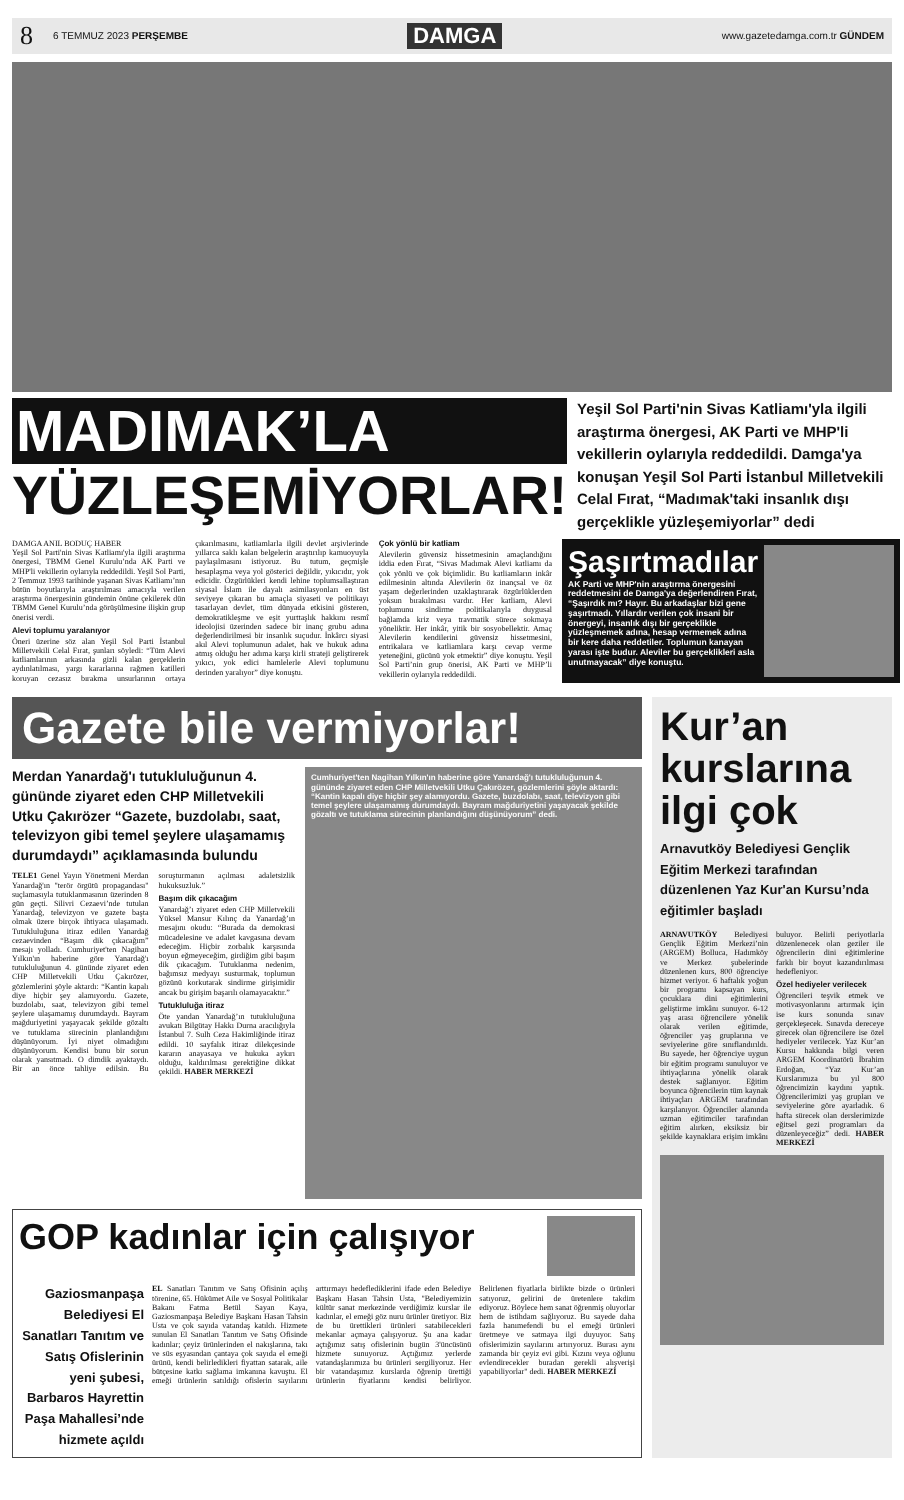8 6 TEMMUZ 2023 PERŞEMBE DAMGA www.gazetedamga.com.tr GÜNDEM
MADIMAK’LA
YÜZLEŞEMİYORLAR!
Yeşil Sol Parti'nin Sivas Katliamı'yla ilgili araştırma önergesi, AK Parti ve MHP'li vekillerin oylarıyla reddedildi. Damga'ya konuşan Yeşil Sol Parti İstanbul Milletvekili Celal Fırat, “Madımak'taki insanlık dışı gerçeklikle yüzleşemiyorlar” dedi
DAMGA ANIL BODUÇ HABER
Yeşil Sol Parti'nin Sivas Katliamı'yla ilgili araştırma önergesi, TBMM Genel Kurulu’nda AK Parti ve MHP'li vekillerin oylarıyla reddedildi. Yeşil Sol Parti, 2 Temmuz 1993 tarihinde yaşanan Sivas Katliamı’nın bütün boyutlarıyla araştırılması amacıyla verilen araştırma önergesinin gündemin önüne çekilerek dün TBMM Genel Kurulu’nda görüşülmesine ilişkin grup önerisi verdi.
Alevi toplumu yaralanıyor
Öneri üzerine söz alan Yeşil Sol Parti İstanbul Milletvekili Celal Fırat, şunları söyledi: “Tüm Alevi katliamlarının arkasında gizli kalan gerçeklerin aydınlatılması, yargı kararlarına rağmen katilleri koruyan cezasız bırakma unsurlarının ortaya çıkarılmasını, katliamlarla ilgili devlet arşivlerinde yıllarca saklı kalan belgelerin araştırılıp kamuoyuyla paylaşılmasını istiyoruz. Bu tutum, geçmişle hesaplaşma veya yol gösterici değildir, yıkıcıdır, yok edicidir. Özgürlükleri kendi lehine toplumsallaştıran siyasal İslam ile dayalı asimilasyonları en üst seviyeye çıkaran bu amaçla siyaseti ve politikayı tasarlayan devlet, tüm dünyada etkisini gösteren, demokratikleşme ve eşit yurttaşlık hakkını resmî ideolojisi üzerinden sadece bir inanç grubu adına değerlendirilmesi bir insanlık suçudur. İnkârcı siyasi akıl Alevi toplumunun adalet, hak ve hukuk adına atmış olduğu her adıma karşı kirli strateji geliştirerek yıkıcı, yok edici hamlelerle Alevi toplumunu derinden yaralıyor” diye konuştu.
Çok yönlü bir katliam
Alevilerin güvensiz hissetmesinin amaçlandığını iddia eden Fırat, “Sivas Madımak Alevi katliamı da çok yönlü ve çok biçimlidir. Bu katliamların inkâr edilmesinin altında Alevilerin öz inançsal ve öz yaşam değerlerinden uzaklaştırarak özgürlüklerden yoksun bırakılması vardır. Her katliam, Alevi toplumunu sindirme politikalarıyla duygusal bağlamda kriz veya travmatik sürece sokmaya yöneliktir. Her inkâr, yitik bir sosyobellektir. Amaç Alevilerin kendilerini güvensiz hissetmesini, entrikalara ve katliamlara karşı cevap verme yeteneğini, gücünü yok etmektir” diye konuştu. Yeşil Sol Parti’nin grup önerisi, AK Parti ve MHP’li vekillerin oylarıyla reddedildi.
Şaşırtmadılar
AK Parti ve MHP'nin araştırma önergesini reddetmesini de Damga'ya değerlendiren Fırat, “Şaşırdık mı? Hayır. Bu arkadaşlar bizi gene şaşırtmadı. Yıllardır verilen çok insani bir önergeyi, insanlık dışı bir gerçeklikle yüzleşmemek adına, hesap vermemek adına bir kere daha reddetiler. Toplumun kanayan yarası işte budur. Aleviler bu gerçeklikleri asla unutmayacak” diye konuştu.
Gazete bile vermiyorlar!
Merdan Yanardağ'ı tutukluluğunun 4. gününde ziyaret eden CHP Milletvekili Utku Çakırözer “Gazete, buzdolabı, saat, televizyon gibi temel şeylere ulaşamamış durumdaydı” açıklamasında bulundu
TELE1 Genel Yayın Yönetmeni Merdan Yanardağ'ın "terör örgütü propagandası" suçlamasıyla tutuklanmasının üzerinden 8 gün geçti. Silivri Cezaevi’nde tutulan Yanardağ, televizyon ve gazete başta olmak üzere birçok ihtiyaca ulaşamadı. Tutukluluğuna itiraz edilen Yanardağ cezaevinden “Başım dik çıkacağım” mesajı yolladı. Cumhuriyet'ten Nagihan Yılkın'ın haberine göre Yanardağ'ı tutukluluğunun 4. gününde ziyaret eden CHP Milletvekili Utku Çakırözer, gözlemlerini şöyle aktardı: “Kantin kapalı diye hiçbir şey alamıyordu. Gazete, buzdolabı, saat, televizyon gibi temel şeylere ulaşamamış durumdaydı. Bayram mağduriyetini yaşayacak şekilde gözaltı ve tutuklama sürecinin planlandığını düşünüyorum. İyi niyet olmadığını düşünüyorum. Kendisi bunu bir sorun olarak yansıtmadı. O dimdik ayaktaydı. Bir an önce tahliye edilsin. Bu soruşturmanın açılması adaletsizlik hukuksuzluk.”
Başım dik çıkacağım
Yanardağ’ı ziyaret eden CHP Milletvekili Yüksel Mansur Kılınç da Yanardağ’ın mesajını okudu: “Burada da demokrasi mücadelesine ve adalet kavgasına devam edeceğim. Hiçbir zorbalık karşısında boyun eğmeyeceğim, girdiğim gibi başım dik çıkacağım. Tutuklanma nedenim, bağımsız medyayı susturmak, toplumun gözünü korkutarak sindirme girişimidir ancak bu girişim başarılı olamayacaktır.”
Tutukluluğa itiraz
Öte yandan Yanardağ’ın tutukluluğuna avukatı Bilgütay Hakkı Durna aracılığıyla İstanbul 7. Sulh Ceza Hakimliğinde itiraz edildi. 10 sayfalık itiraz dilekçesinde kararın anayasaya ve hukuka aykırı olduğu, kaldırılması gerektiğine dikkat çekildi. HABER MERKEZİ
Cumhuriyet'ten Nagihan Yılkın'ın haberine göre Yanardağ'ı tutukluluğunun 4. gününde ziyaret eden CHP Milletvekili Utku Çakırözer, gözlemlerini şöyle aktardı: “Kantin kapalı diye hiçbir şey alamıyordu. Gazete, buzdolabı, saat, televizyon gibi temel şeylere ulaşamamış durumdaydı. Bayram mağduriyetini yaşayacak şekilde gözaltı ve tutuklama sürecinin planlandığını düşünüyorum” dedi.
GOP kadınlar için çalışıyor
Gaziosmanpaşa Belediyesi El Sanatları Tanıtım ve Satış Ofislerinin yeni şubesi, Barbaros Hayrettin Paşa Mahallesi’nde hizmete açıldı
EL Sanatları Tanıtım ve Satış Ofisinin açılış törenine, 65. Hükümet Aile ve Sosyal Politikalar Bakanı Fatma Betül Sayan Kaya, Gaziosmanpaşa Belediye Başkanı Hasan Tahsin Usta ve çok sayıda vatandaş katıldı. Hizmete sunulan El Sanatları Tanıtım ve Satış Ofisinde kadınlar; çeyiz ürünlerinden el nakışlarına, takı ve süs eşyasından çantaya çok sayıda el emeği ürünü, kendi belirledikleri fiyattan satarak, aile bütçesine katkı sağlama imkanına kavuştu. El emeği ürünlerin satıldığı ofislerin sayılarını arttırmayı hedeflediklerini ifade eden Belediye Başkanı Hasan Tahsin Usta, "Belediyemizin kültür sanat merkezinde verdiğimiz kurslar ile kadınlar, el emeği göz nuru ürünler üretiyor. Biz de bu ürettikleri ürünleri satabilecekleri mekanlar açmaya çalışıyoruz. Şu ana kadar açtığımız satış ofislerinin bugün 3'üncüsünü hizmete sunuyoruz. Açtığımız yerlerde vatandaşlarımıza bu ürünleri sergiliyoruz. Her bir vatandaşımız kurslarda öğrenip ürettiği ürünlerin fiyatlarını kendisi belirliyor. Belirlenen fiyatlarla birlikte bizde o ürünleri satıyoruz, gelirini de üretenlere takdim ediyoruz. Böylece hem sanat öğrenmiş oluyorlar hem de istihdam sağlıyoruz. Bu sayede daha fazla hanımefendi bu el emeği ürünleri üretmeye ve satmaya ilgi duyuyor. Satış ofislerimizin sayılarını artırıyoruz. Burası aynı zamanda bir çeyiz evi gibi. Kızını veya oğlunu evlendirecekler buradan gerekli alışverişi yapabiliyorlar" dedi. HABER MERKEZİ
Kur’an kurslarına ilgi çok
Arnavutköy Belediyesi Gençlik Eğitim Merkezi tarafından düzenlenen Yaz Kur'an Kursu’nda eğitimler başladı
ARNAVUTKÖY Belediyesi Gençlik Eğitim Merkezi’nin (ARGEM) Bolluca, Hadımköy ve Merkez şubelerinde düzenlenen kurs, 800 öğrenciye hizmet veriyor. 6 haftalık yoğun bir programı kapsayan kurs, çocuklara dini eğitimlerini geliştirme imkânı sunuyor. 6-12 yaş arası öğrencilere yönelik olarak verilen eğitimde, öğrenciler yaş gruplarına ve seviyelerine göre sınıflandırıldı. Bu sayede, her öğrenciye uygun bir eğitim programı sunuluyor ve ihtiyaçlarına yönelik olarak destek sağlanıyor. Eğitim boyunca öğrencilerin tüm kaynak ihtiyaçları ARGEM tarafından karşılanıyor. Öğrenciler alanında uzman eğitimciler tarafından eğitim alırken, eksiksiz bir şekilde kaynaklara erişim imkânı buluyor. Belirli periyotlarla düzenlenecek olan geziler ile öğrencilerin dini eğitimlerine farklı bir boyut kazandırılması hedefleniyor.
Özel hediyeler verilecek
Öğrencileri teşvik etmek ve motivasyonlarını artırmak için ise kurs sonunda sınav gerçekleşecek. Sınavda dereceye girecek olan öğrencilere ise özel hediyeler verilecek. Yaz Kur’an Kursu hakkında bilgi veren ARGEM Koordinatörü İbrahim Erdoğan, “Yaz Kur’an Kurslarımıza bu yıl 800 öğrencimizin kaydını yaptık. Öğrencilerimizi yaş grupları ve seviyelerine göre ayarladık. 6 hafta sürecek olan derslerimizde eğitsel gezi programları da düzenleyeceğiz” dedi. HABER MERKEZİ